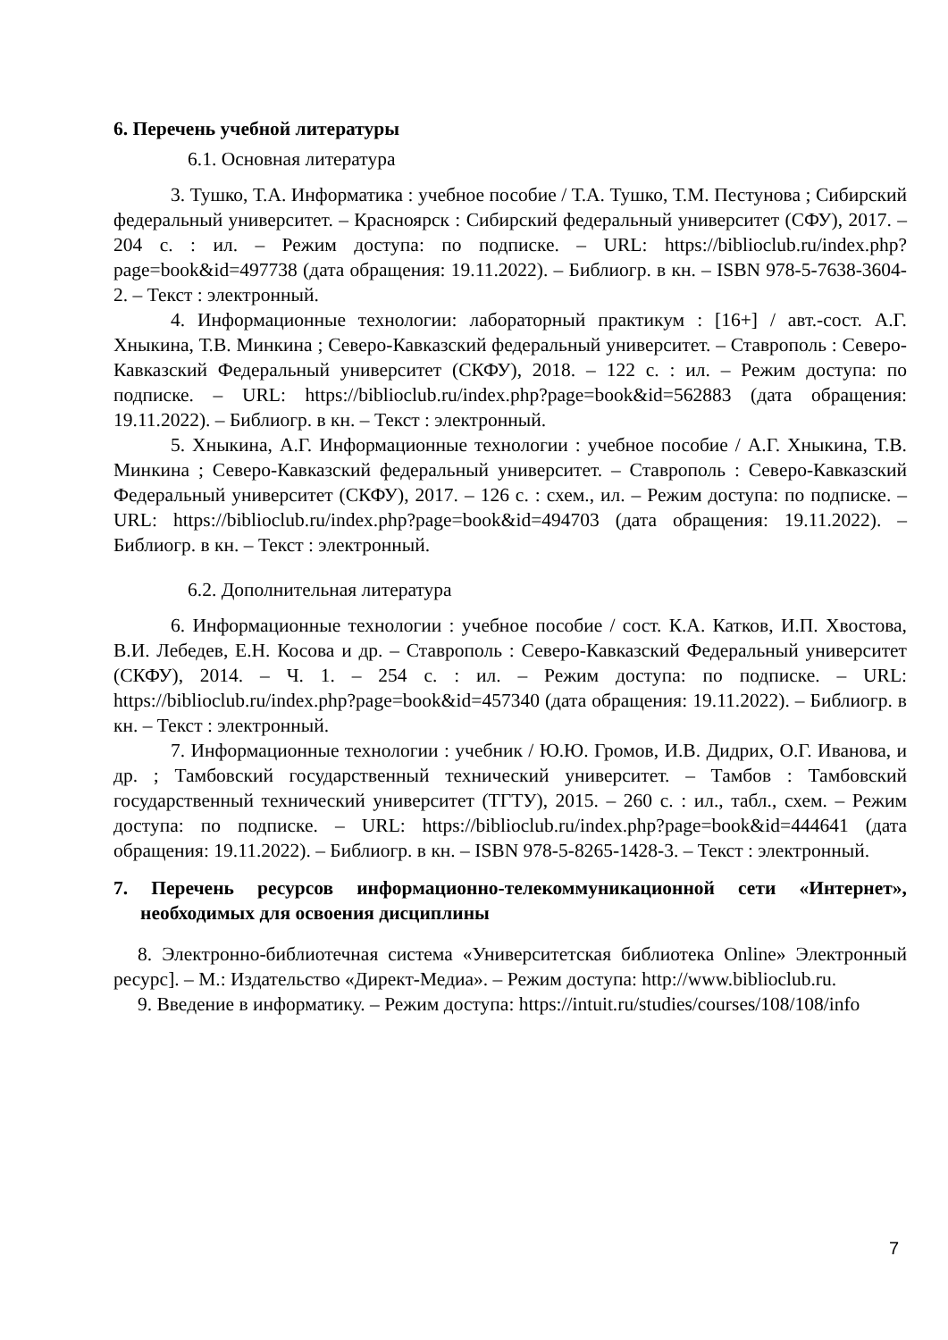6. Перечень учебной литературы
6.1. Основная литература
3. Тушко, Т.А. Информатика : учебное пособие / Т.А. Тушко, Т.М. Пестунова ; Сибирский федеральный университет. – Красноярск : Сибирский федеральный университет (СФУ), 2017. – 204 с. : ил. – Режим доступа: по подписке. – URL: https://biblioclub.ru/index.php?page=book&id=497738 (дата обращения: 19.11.2022). – Библиогр. в кн. – ISBN 978-5-7638-3604-2. – Текст : электронный.
4. Информационные технологии: лабораторный практикум : [16+] / авт.-сост. А.Г. Хныкина, Т.В. Минкина ; Северо-Кавказский федеральный университет. – Ставрополь : Северо-Кавказский Федеральный университет (СКФУ), 2018. – 122 с. : ил. – Режим доступа: по подписке. – URL: https://biblioclub.ru/index.php?page=book&id=562883 (дата обращения: 19.11.2022). – Библиогр. в кн. – Текст : электронный.
5. Хныкина, А.Г. Информационные технологии : учебное пособие / А.Г. Хныкина, Т.В. Минкина ; Северо-Кавказский федеральный университет. – Ставрополь : Северо-Кавказский Федеральный университет (СКФУ), 2017. – 126 с. : схем., ил. – Режим доступа: по подписке. – URL: https://biblioclub.ru/index.php?page=book&id=494703 (дата обращения: 19.11.2022). – Библиогр. в кн. – Текст : электронный.
6.2. Дополнительная литература
6. Информационные технологии : учебное пособие / сост. К.А. Катков, И.П. Хвостова, В.И. Лебедев, Е.Н. Косова и др. – Ставрополь : Северо-Кавказский Федеральный университет (СКФУ), 2014. – Ч. 1. – 254 с. : ил. – Режим доступа: по подписке. – URL: https://biblioclub.ru/index.php?page=book&id=457340 (дата обращения: 19.11.2022). – Библиогр. в кн. – Текст : электронный.
7. Информационные технологии : учебник / Ю.Ю. Громов, И.В. Дидрих, О.Г. Иванова, и др. ; Тамбовский государственный технический университет. – Тамбов : Тамбовский государственный технический университет (ТГТУ), 2015. – 260 с. : ил., табл., схем. – Режим доступа: по подписке. – URL: https://biblioclub.ru/index.php?page=book&id=444641 (дата обращения: 19.11.2022). – Библиогр. в кн. – ISBN 978-5-8265-1428-3. – Текст : электронный.
7. Перечень ресурсов информационно-телекоммуникационной сети «Интернет», необходимых для освоения дисциплины
8. Электронно-библиотечная система «Университетская библиотека Online» Электронный ресурс]. – М.: Издательство «Директ-Медиа». – Режим доступа: http://www.biblioclub.ru.
9. Введение в информатику. – Режим доступа: https://intuit.ru/studies/courses/108/108/info
7